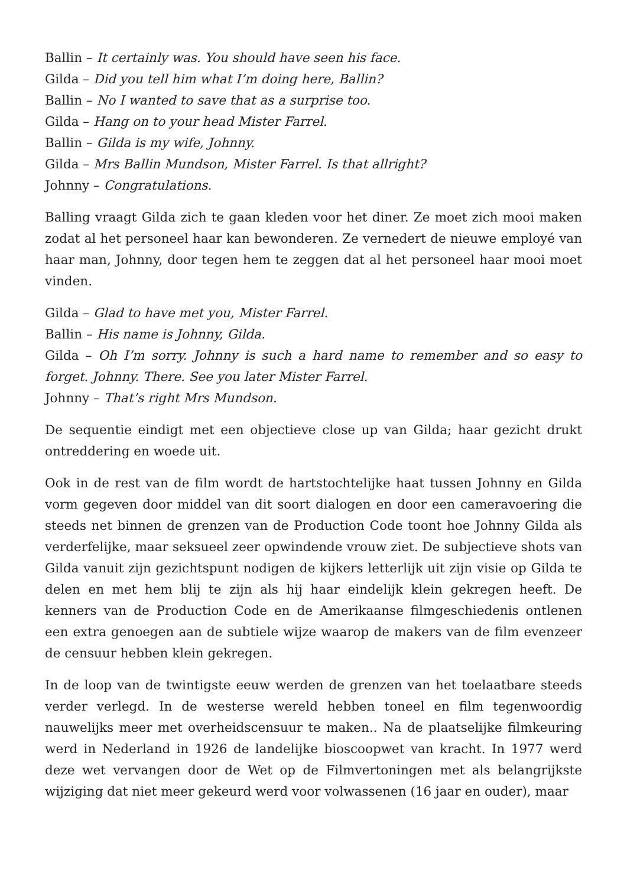Ballin – It certainly was. You should have seen his face.
Gilda – Did you tell him what I’m doing here, Ballin?
Ballin – No I wanted to save that as a surprise too.
Gilda – Hang on to your head Mister Farrel.
Ballin – Gilda is my wife, Johnny.
Gilda – Mrs Ballin Mundson, Mister Farrel. Is that allright?
Johnny – Congratulations.
Balling vraagt Gilda zich te gaan kleden voor het diner. Ze moet zich mooi maken zodat al het personeel haar kan bewonderen. Ze vernedert de nieuwe employé van haar man, Johnny, door tegen hem te zeggen dat al het personeel haar mooi moet vinden.
Gilda – Glad to have met you, Mister Farrel.
Ballin – His name is Johnny, Gilda.
Gilda – Oh I’m sorry. Johnny is such a hard name to remember and so easy to forget. Johnny. There. See you later Mister Farrel.
Johnny – That’s right Mrs Mundson.
De sequentie eindigt met een objectieve close up van Gilda; haar gezicht drukt ontreddering en woede uit.
Ook in de rest van de film wordt de hartstochtelijke haat tussen Johnny en Gilda vorm gegeven door middel van dit soort dialogen en door een cameravoering die steeds net binnen de grenzen van de Production Code toont hoe Johnny Gilda als verderfelijke, maar seksueel zeer opwindende vrouw ziet. De subjectieve shots van Gilda vanuit zijn gezichtspunt nodigen de kijkers letterlijk uit zijn visie op Gilda te delen en met hem blij te zijn als hij haar eindelijk klein gekregen heeft. De kenners van de Production Code en de Amerikaanse filmgeschiedenis ontlenen een extra genoegen aan de subtiele wijze waarop de makers van de film evenzeer de censuur hebben klein gekregen.
In de loop van de twintigste eeuw werden de grenzen van het toelaatbare steeds verder verlegd. In de westerse wereld hebben toneel en film tegenwoordig nauwelijks meer met overheidscensuur te maken.. Na de plaatselijke filmkeuring werd in Nederland in 1926 de landelijke bioscoopwet van kracht. In 1977 werd deze wet vervangen door de Wet op de Filmvertoningen met als belangrijkste wijziging dat niet meer gekeurd werd voor volwassenen (16 jaar en ouder), maar